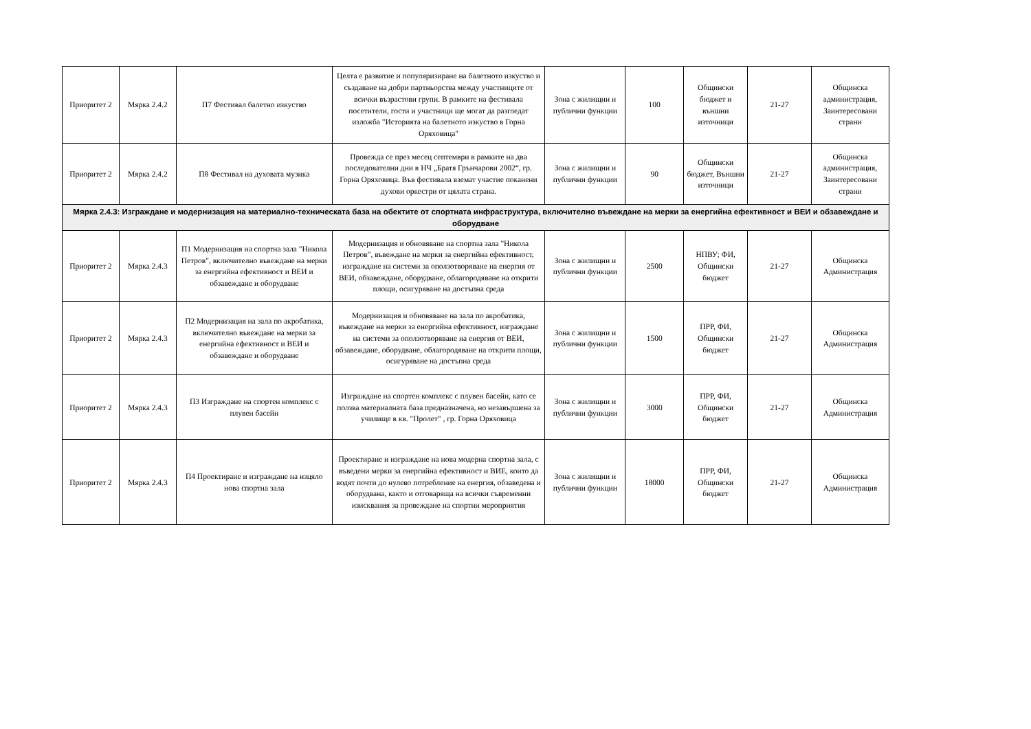| Приоритет 2 | Мярка 2.4.2 | П7 Фестивал балетно изкуство | Целта е развитие и популяризиране на балетното изкуство и създаване на добри партньорства между участниците от всички възрастови групи. В рамките на фестивала посетители, гости и участници ще могат да разгледат изложба "Историята на балетното изкуство в Горна Оряховица" | Зона с жилищни и публични функции | 100 | Общински бюджет и външни източници | 21-27 | Общинска администрация, Заинтересовани страни |
| Приоритет 2 | Мярка 2.4.2 | П8 Фестивал на духовата музика | Провежда се през месец септември в рамките на два последователни дни в НЧ „Братя Грънчарови 2002“, гр. Горна Оряховица. Във фестивала вземат участие поканени духови оркестри от цялата страна. | Зона с жилищни и публични функции | 90 | Общински бюджет, Външни източници | 21-27 | Общинска администрация, Заинтересовани страни |
| Мярка 2.4.3: Изграждане и модернизация на материално-техническата база на обектите от спортната инфраструктура, включително въвеждане на мерки за енергийна ефективност и ВЕИ и обзавеждане и оборудване | | | | | | | | |
| Приоритет 2 | Мярка 2.4.3 | П1 Модернизация на спортна зала "Никола Петров", включително въвеждане на мерки за енергийна ефективност и ВЕИ и обзавеждане и оборудване | Модернизация и обновяване на спортна зала "Никола Петров", въвеждане на мерки за енергийна ефективност, изграждане на системи за оползотворяване на енергия от ВЕИ, обзавеждане, оборудване, облагородяване на открити площи, осигуряване на достъпна среда | Зона с жилищни и публични функции | 2500 | НПВУ; ФИ, Общински бюджет | 21-27 | Общинска Администрация |
| Приоритет 2 | Мярка 2.4.3 | П2 Модернизация на зала по акробатика, включително въвеждане на мерки за енергийна ефективност и ВЕИ и обзавеждане и оборудване | Модернизация и обновяване на зала по акробатика, въвеждане на мерки за енергийна ефективност, изграждане на системи за оползотворяване на енергия от ВЕИ, обзавеждане, оборудване, облагородяване на открити площи, осигуряване на достъпна среда | Зона с жилищни и публични функции | 1500 | ПРР, ФИ, Общински бюджет | 21-27 | Общинска Администрация |
| Приоритет 2 | Мярка 2.4.3 | П3 Изграждане на спортен комплекс с плувен басейн | Изграждане на спортен комплекс с плувен басейн, като се ползва материалната база предназначена, но незавършена за училище в кв. "Пролет" , гр. Горна Оряховица | Зона с жилищни и публични функции | 3000 | ПРР, ФИ, Общински бюджет | 21-27 | Общинска Администрация |
| Приоритет 2 | Мярка 2.4.3 | П4 Проектиране и изграждане на изцяло нова спортна зала | Проектиране и изграждане на нова модерна спортна зала, с въведени мерки за енергийна ефективност и ВИЕ, които да водят почти до нулево потребление на енергия, обзаведена и оборудвана, както и отговаряща на всички съвременни изисквания за провеждане на спортни мероприятия | Зона с жилищни и публични функции | 18000 | ПРР, ФИ, Общински бюджет | 21-27 | Общинска Администрация |